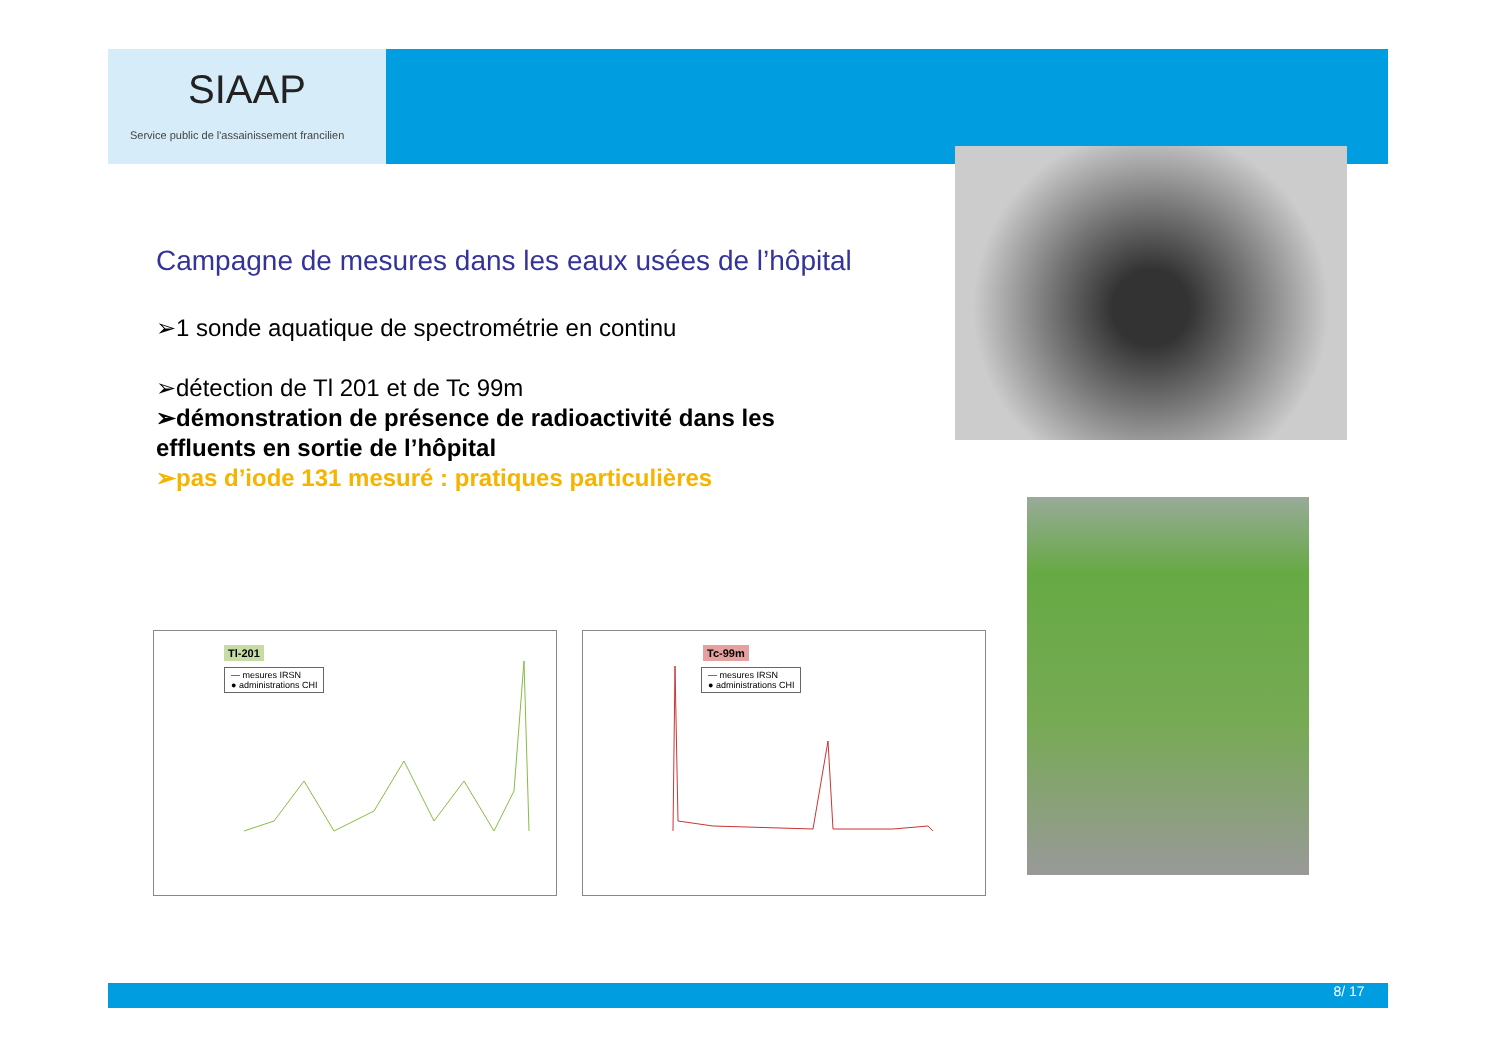SIAAP
Service public de l'assainissement francilien
Campagne de mesures dans les eaux usées de l’hôpital
➢1 sonde aquatique de spectrométrie en continu
➢détection de Tl 201 et de Tc 99m
➢démonstration de présence de radioactivité dans les effluents en sortie de l’hôpital
➢pas d’iode 131 mesuré : pratiques particulières
Tl-201
— mesures IRSN
● administrations CHI
Tc-99m
— mesures IRSN
● administrations CHI
8/ 17